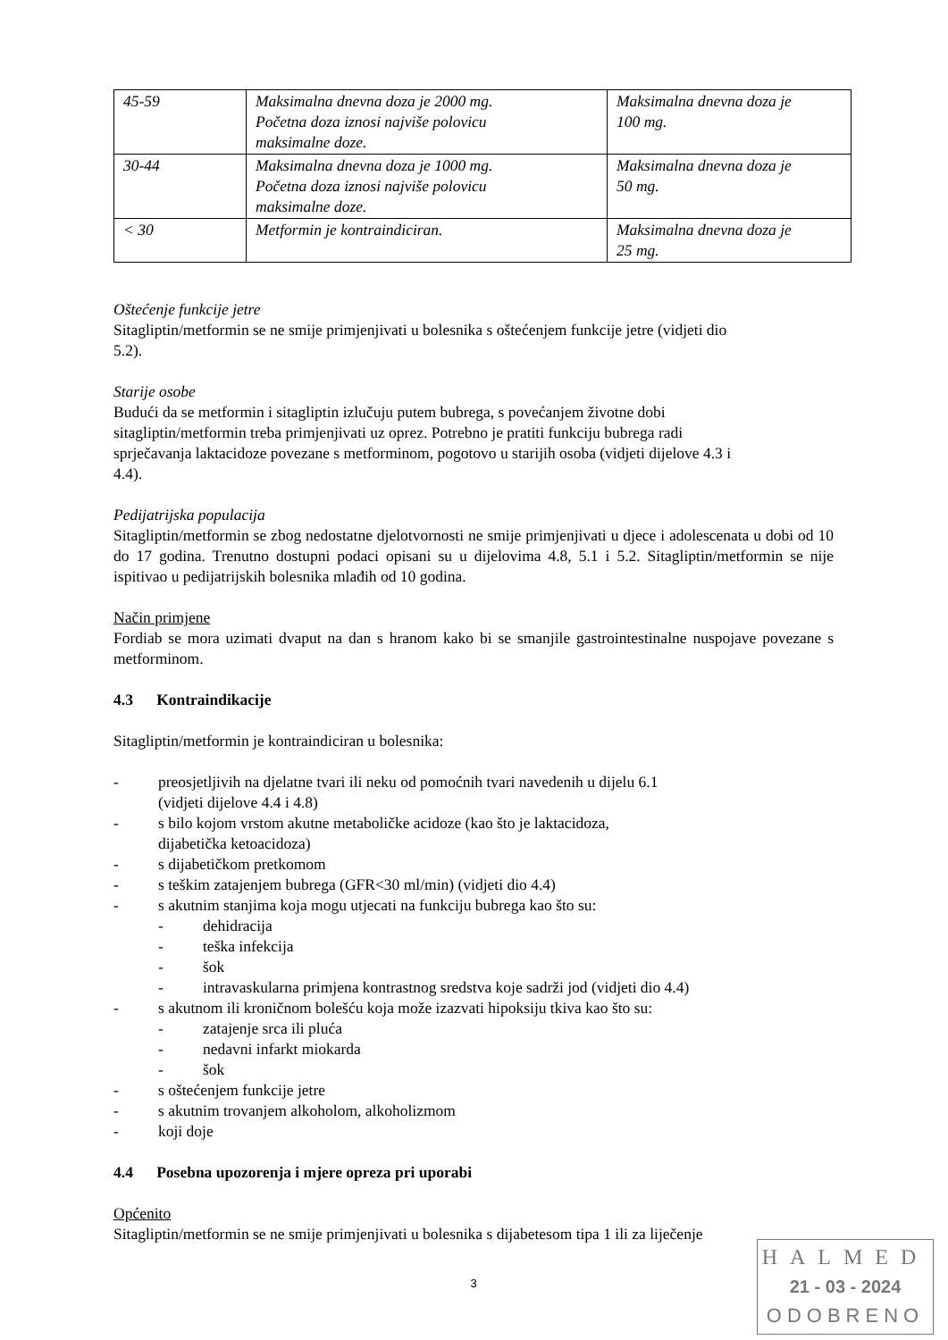| 45-59 | Maksimalna dnevna doza je 2000 mg. Početna doza iznosi najviše polovicu maksimalne doze. | Maksimalna dnevna doza je 100 mg. |
| 30-44 | Maksimalna dnevna doza je 1000 mg. Početna doza iznosi najviše polovicu maksimalne doze. | Maksimalna dnevna doza je 50 mg. |
| < 30 | Metformin je kontraindiciran. | Maksimalna dnevna doza je 25 mg. |
Oštećenje funkcije jetre
Sitagliptin/metformin se ne smije primjenjivati u bolesnika s oštećenjem funkcije jetre (vidjeti dio
5.2).
Starije osobe
Budući da se metformin i sitagliptin izlučuju putem bubrega, s povećanjem životne dobi
sitagliptin/metformin treba primjenjivati uz oprez. Potrebno je pratiti funkciju bubrega radi
sprječavanja laktacidoze povezane s metforminom, pogotovo u starijih osoba (vidjeti dijelove 4.3 i
4.4).
Pedijatrijska populacija
Sitagliptin/metformin se zbog nedostatne djelotvornosti ne smije primjenjivati u djece i adolescenata u dobi od 10 do 17 godina. Trenutno dostupni podaci opisani su u dijelovima 4.8, 5.1 i 5.2. Sitagliptin/metformin se nije ispitivao u pedijatrijskih bolesnika mlađih od 10 godina.
Način primjene
Fordiab se mora uzimati dvaput na dan s hranom kako bi se smanjile gastrointestinalne nuspojave povezane s metforminom.
4.3 Kontraindikacije
Sitagliptin/metformin je kontraindiciran u bolesnika:
- preosjetljivih na djelatne tvari ili neku od pomoćnih tvari navedenih u dijelu 6.1
(vidjeti dijelove 4.4 i 4.8)
- s bilo kojom vrstom akutne metaboličke acidoze (kao što je laktacidoza,
dijabetička ketoacidoza)
- s dijabetičkom pretkomom
- s teškim zatajenjem bubrega (GFR<30 ml/min) (vidjeti dio 4.4)
- s akutnim stanjima koja mogu utjecati na funkciju bubrega kao što su:
- dehidracija
- teška infekcija
- šok
- intravaskularna primjena kontrastnog sredstva koje sadrži jod (vidjeti dio 4.4)
- s akutnom ili kroničnom bolešću koja može izazvati hipoksiju tkiva kao što su:
- zatajenje srca ili pluća
- nedavni infarkt miokarda
- šok
- s oštećenjem funkcije jetre
- s akutnim trovanjem alkoholom, alkoholizmom
- koji doje
4.4 Posebna upozorenja i mjere opreza pri uporabi
Općenito
Sitagliptin/metformin se ne smije primjenjivati u bolesnika s dijabetesom tipa 1 ili za liječenje
3
HALMED
21 - 03 - 2024
ODOBRENO